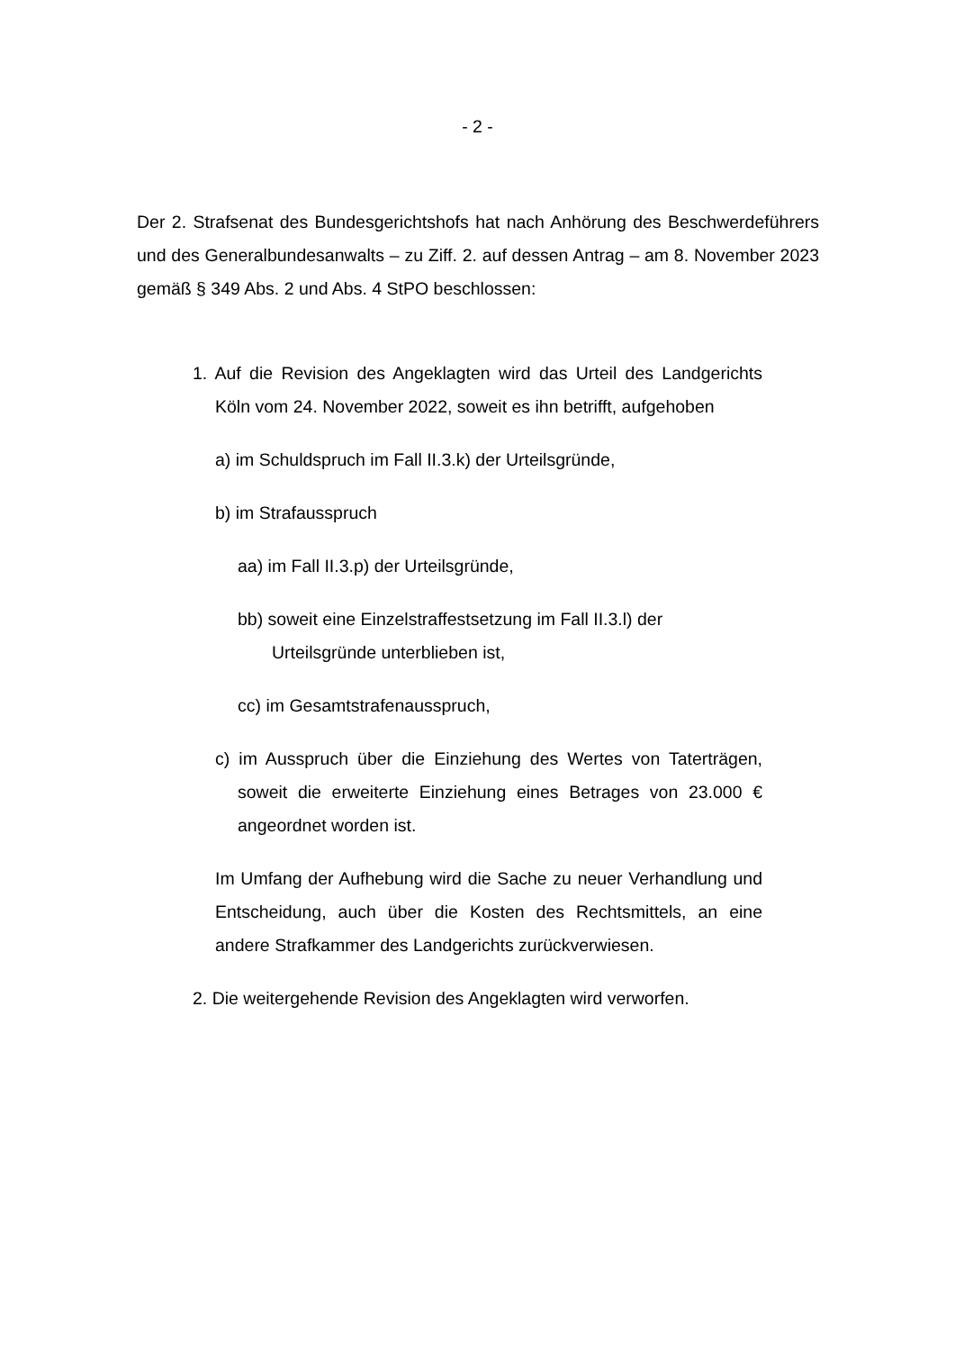- 2 -
Der 2. Strafsenat des Bundesgerichtshofs hat nach Anhörung des Beschwerdeführers und des Generalbundesanwalts – zu Ziff. 2. auf dessen Antrag – am 8. November 2023 gemäß § 349 Abs. 2 und Abs. 4 StPO beschlossen:
1. Auf die Revision des Angeklagten wird das Urteil des Landgerichts Köln vom 24. November 2022, soweit es ihn betrifft, aufgehoben
a) im Schuldspruch im Fall II.3.k) der Urteilsgründe,
b) im Strafausspruch
aa) im Fall II.3.p) der Urteilsgründe,
bb) soweit eine Einzelstraffestsetzung im Fall II.3.l) der Urteilsgründe unterblieben ist,
cc) im Gesamtstrafenausspruch,
c) im Ausspruch über die Einziehung des Wertes von Taterträgen, soweit die erweiterte Einziehung eines Betrages von 23.000 € angeordnet worden ist.
Im Umfang der Aufhebung wird die Sache zu neuer Verhandlung und Entscheidung, auch über die Kosten des Rechtsmittels, an eine andere Strafkammer des Landgerichts zurückverwiesen.
2. Die weitergehende Revision des Angeklagten wird verworfen.